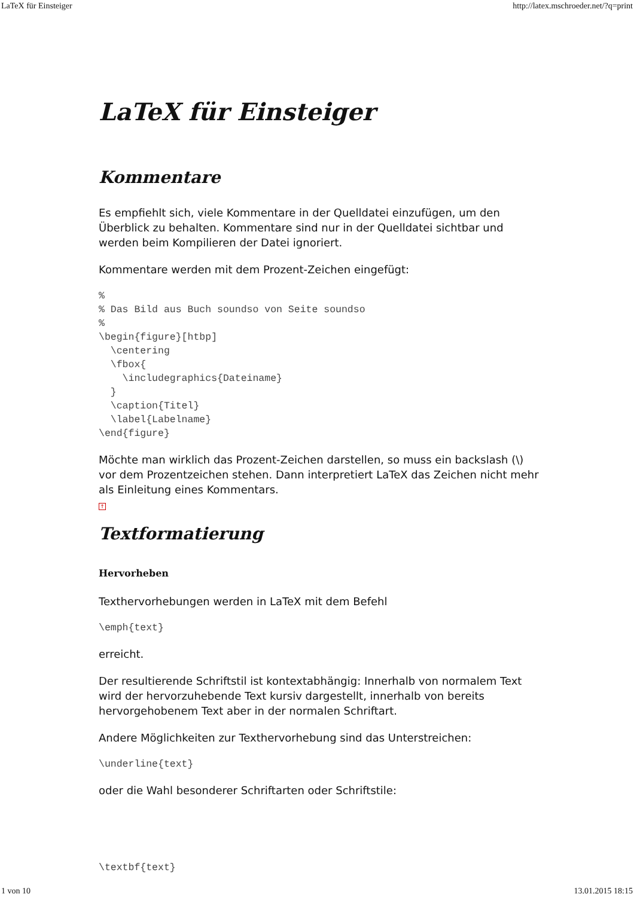LaTeX für Einsteiger http://latex.mschroeder.net/?q=print
LaTeX für Einsteiger
Kommentare
Es empfiehlt sich, viele Kommentare in der Quelldatei einzufügen, um den Überblick zu behalten. Kommentare sind nur in der Quelldatei sichtbar und werden beim Kompilieren der Datei ignoriert.
Kommentare werden mit dem Prozent-Zeichen eingefügt:
%
% Das Bild aus Buch soundso von Seite soundso
%
\begin{figure}[htbp]
  \centering
  \fbox{
    \includegraphics{Dateiname}
  }
  \caption{Titel}
  \label{Labelname}
\end{figure}
Möchte man wirklich das Prozent-Zeichen darstellen, so muss ein backslash (\) vor dem Prozentzeichen stehen. Dann interpretiert LaTeX das Zeichen nicht mehr als Einleitung eines Kommentars.
↑
Textformatierung
Hervorheben
Texthervorhebungen werden in LaTeX mit dem Befehl
\emph{text}
erreicht.
Der resultierende Schriftstil ist kontextabhängig: Innerhalb von normalem Text wird der hervorzuhebende Text kursiv dargestellt, innerhalb von bereits hervorgehobenem Text aber in der normalen Schriftart.
Andere Möglichkeiten zur Texthervorhebung sind das Unterstreichen:
\underline{text}
oder die Wahl besonderer Schriftarten oder Schriftstile:
\textbf{text}
1 von 10 13.01.2015 18:15